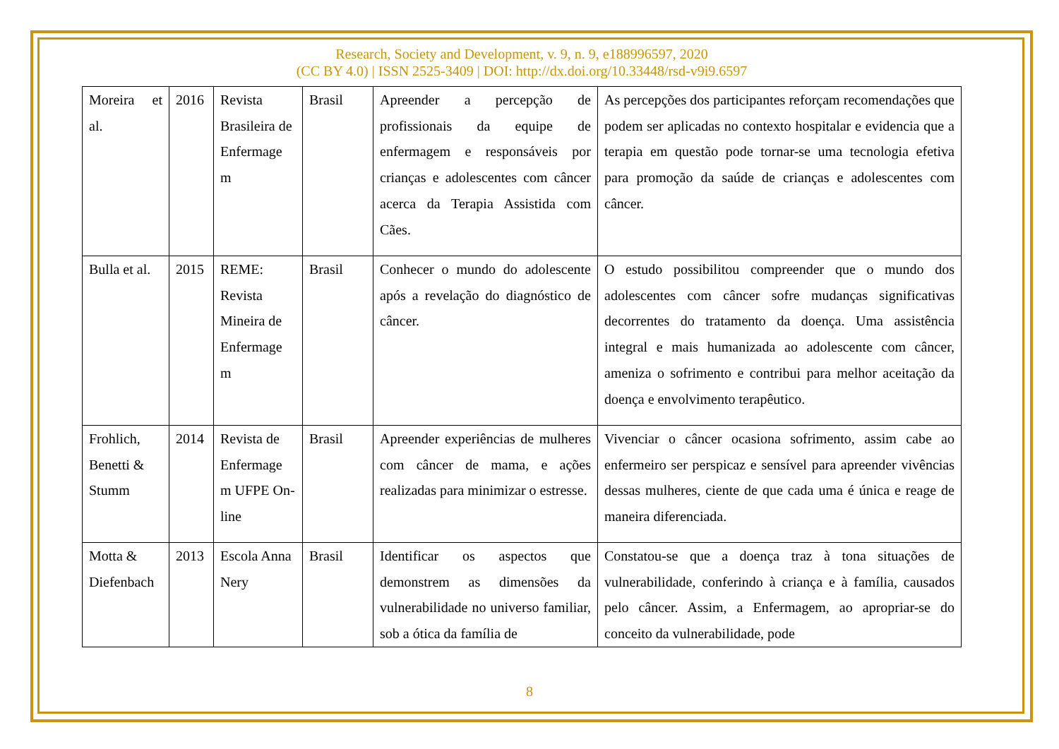Research, Society and Development, v. 9, n. 9, e188996597, 2020
(CC BY 4.0) | ISSN 2525-3409 | DOI: http://dx.doi.org/10.33448/rsd-v9i9.6597
| Moreira et al. | 2016 | Revista Brasileira de Enfermage m | Brasil | Apreender a percepção de profissionais da equipe de enfermagem e responsáveis por crianças e adolescentes com câncer acerca da Terapia Assistida com Cães. | As percepções dos participantes reforçam recomendações que podem ser aplicadas no contexto hospitalar e evidencia que a terapia em questão pode tornar-se uma tecnologia efetiva para promoção da saúde de crianças e adolescentes com câncer. |
| Bulla et al. | 2015 | REME: Revista Mineira de Enfermage m | Brasil | Conhecer o mundo do adolescente após a revelação do diagnóstico de câncer. | O estudo possibilitou compreender que o mundo dos adolescentes com câncer sofre mudanças significativas decorrentes do tratamento da doença. Uma assistência integral e mais humanizada ao adolescente com câncer, ameniza o sofrimento e contribui para melhor aceitação da doença e envolvimento terapêutico. |
| Frohlich, Benetti & Stumm | 2014 | Revista de Enfermage m UFPE On-line | Brasil | Apreender experiências de mulheres com câncer de mama, e ações realizadas para minimizar o estresse. | Vivenciar o câncer ocasiona sofrimento, assim cabe ao enfermeiro ser perspicaz e sensível para apreender vivências dessas mulheres, ciente de que cada uma é única e reage de maneira diferenciada. |
| Motta & Diefenbach | 2013 | Escola Anna Nery | Brasil | Identificar os aspectos que demonstrem as dimensões da vulnerabilidade no universo familiar, sob a ótica da família de | Constatou-se que a doença traz à tona situações de vulnerabilidade, conferindo à criança e à família, causados pelo câncer. Assim, a Enfermagem, ao apropriar-se do conceito da vulnerabilidade, pode |
8